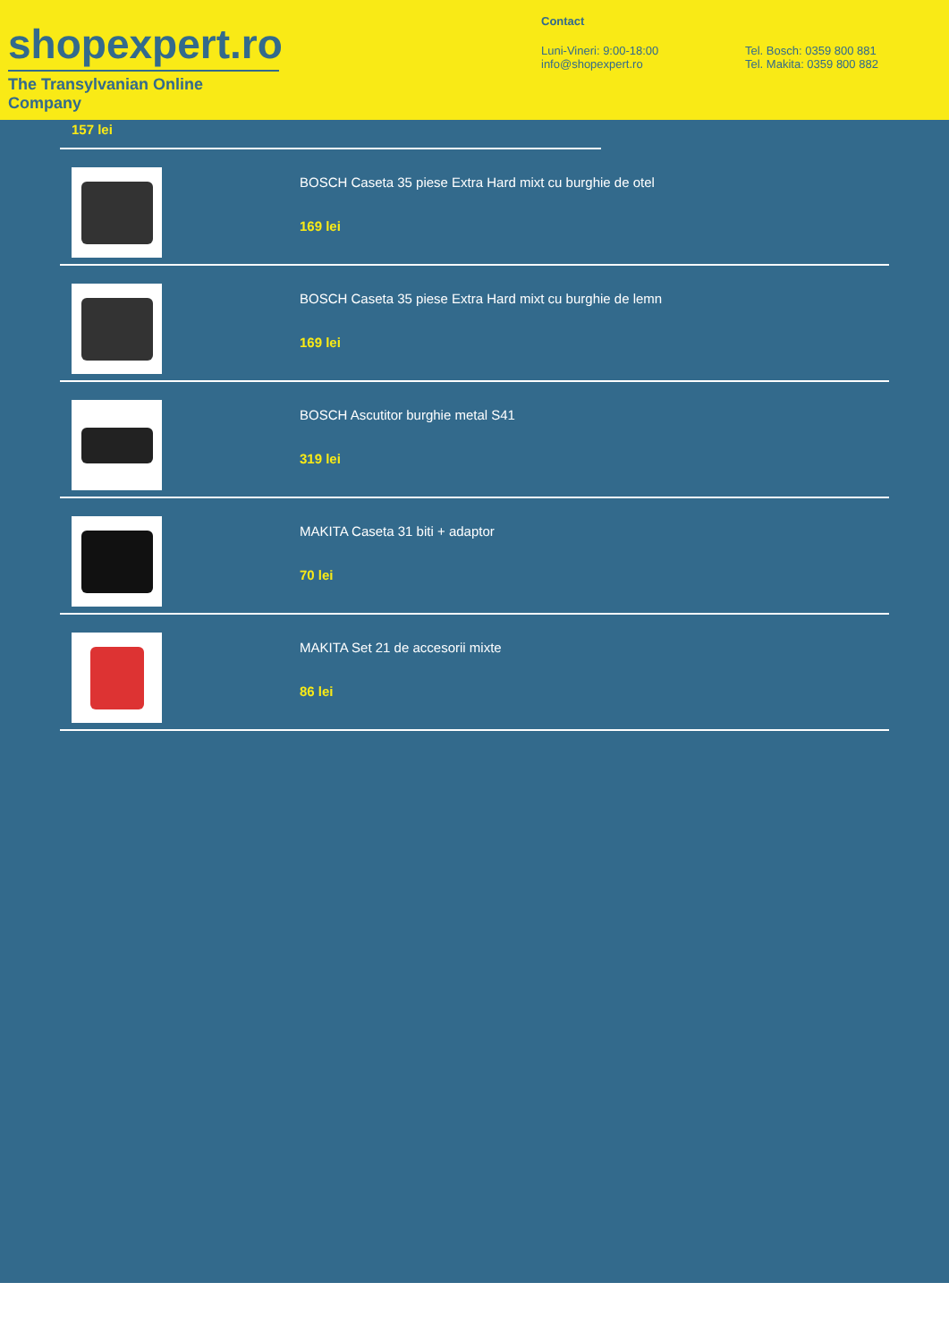shopexpert.ro
The Transylvanian Online Company
Contact
Luni-Vineri: 9:00-18:00
info@shopexpert.ro
Tel. Bosch: 0359 800 881
Tel. Makita: 0359 800 882
157 lei
BOSCH Caseta 35 piese Extra Hard mixt cu burghie de otel
169 lei
BOSCH Caseta 35 piese Extra Hard mixt cu burghie de lemn
169 lei
BOSCH Ascutitor burghie metal S41
319 lei
MAKITA Caseta 31 biti + adaptor
70 lei
MAKITA Set 21 de accesorii mixte
86 lei